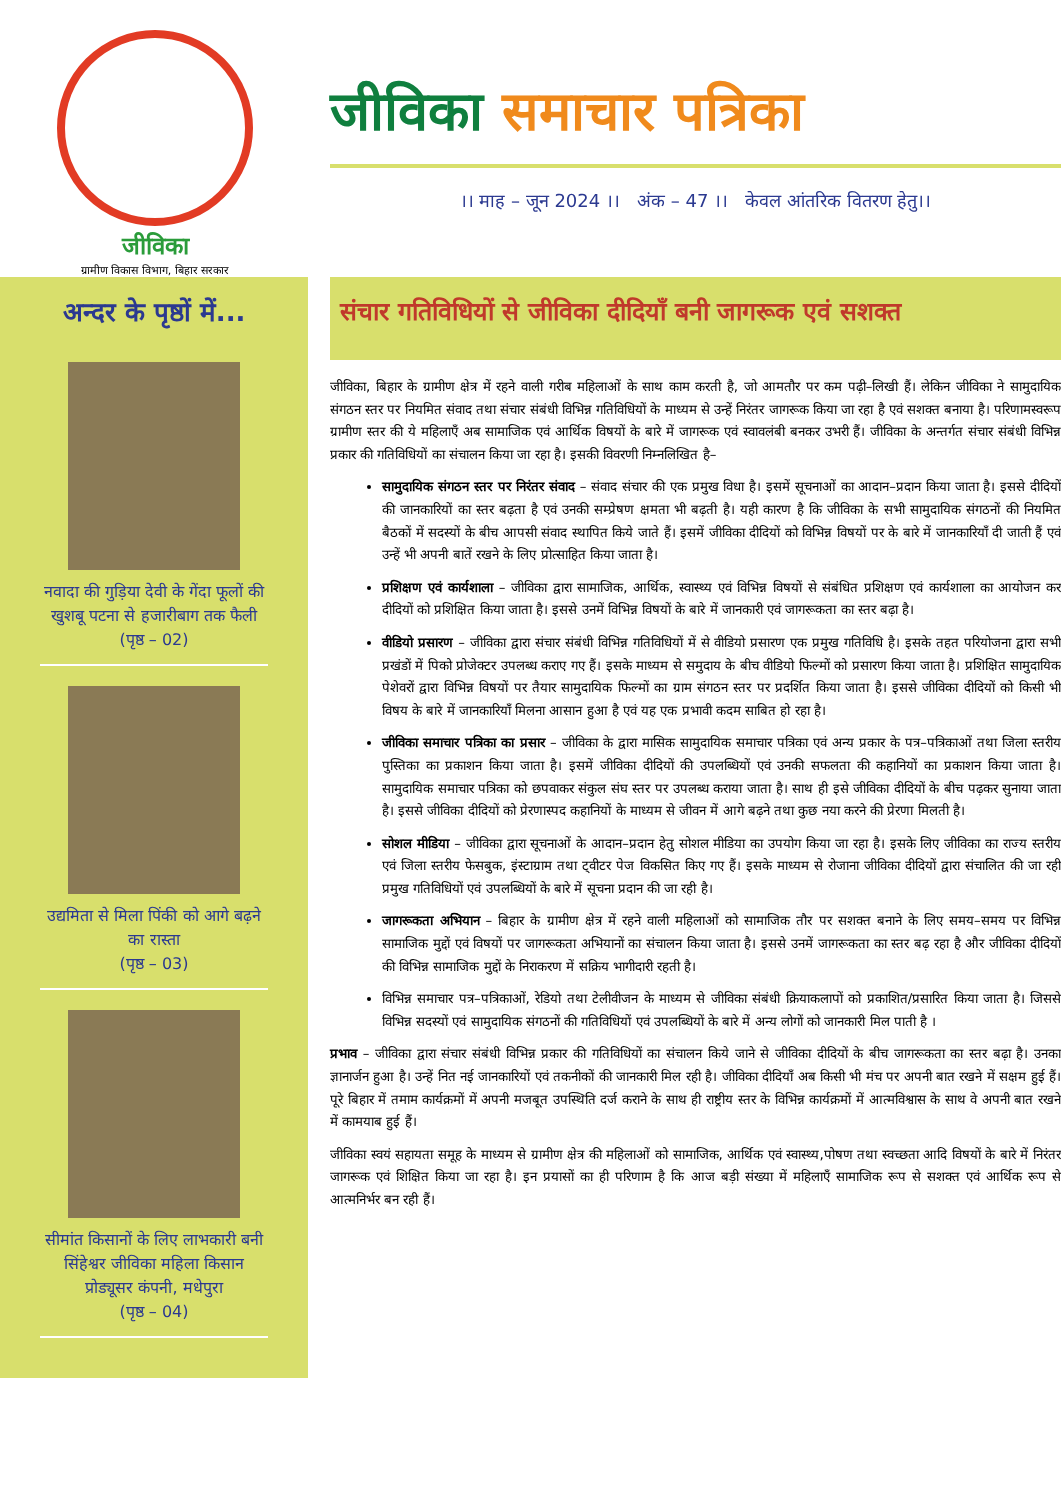जीविका
ग्रामीण विकास विभाग, बिहार सरकार
जीविका समाचार पत्रिका
।। माह – जून 2024 ।। अंक – 47 ।। केवल आंतरिक वितरण हेतु।।
अन्दर के पृष्ठों में...
नवादा की गुड़िया देवी के गेंदा फूलों की खुशबू पटना से हजारीबाग तक फैली
(पृष्ठ – 02)
उद्यमिता से मिला पिंकी को आगे बढ़ने का रास्ता
(पृष्ठ – 03)
सीमांत किसानों के लिए लाभकारी बनी सिंहेश्वर जीविका महिला किसान प्रोड्यूसर कंपनी, मधेपुरा
(पृष्ठ – 04)
संचार गतिविधियों से जीविका दीदियाँ बनी जागरूक एवं सशक्त
जीविका, बिहार के ग्रामीण क्षेत्र में रहने वाली गरीब महिलाओं के साथ काम करती है, जो आमतौर पर कम पढ़ी–लिखी हैं। लेकिन जीविका ने सामुदायिक संगठन स्तर पर नियमित संवाद तथा संचार संबंधी विभिन्न गतिविधियों के माध्यम से उन्हें निरंतर जागरूक किया जा रहा है एवं सशक्त बनाया है। परिणामस्वरूप ग्रामीण स्तर की ये महिलाएँ अब सामाजिक एवं आर्थिक विषयों के बारे में जागरूक एवं स्वावलंबी बनकर उभरी हैं। जीविका के अन्तर्गत संचार संबंधी विभिन्न प्रकार की गतिविधियों का संचालन किया जा रहा है। इसकी विवरणी निम्नलिखित है–
सामुदायिक संगठन स्तर पर निरंतर संवाद – संवाद संचार की एक प्रमुख विधा है। इसमें सूचनाओं का आदान–प्रदान किया जाता है। इससे दीदियों की जानकारियों का स्तर बढ़ता है एवं उनकी सम्प्रेषण क्षमता भी बढ़ती है। यही कारण है कि जीविका के सभी सामुदायिक संगठनों की नियमित बैठकों में सदस्यों के बीच आपसी संवाद स्थापित किये जाते हैं। इसमें जीविका दीदियों को विभिन्न विषयों पर के बारे में जानकारियाँ दी जाती हैं एवं उन्हें भी अपनी बातें रखने के लिए प्रोत्साहित किया जाता है।
प्रशिक्षण एवं कार्यशाला – जीविका द्वारा सामाजिक, आर्थिक, स्वास्थ्य एवं विभिन्न विषयों से संबंधित प्रशिक्षण एवं कार्यशाला का आयोजन कर दीदियों को प्रशिक्षित किया जाता है। इससे उनमें विभिन्न विषयों के बारे में जानकारी एवं जागरूकता का स्तर बढ़ा है।
वीडियो प्रसारण – जीविका द्वारा संचार संबंधी विभिन्न गतिविधियों में से वीडियो प्रसारण एक प्रमुख गतिविधि है। इसके तहत परियोजना द्वारा सभी प्रखंडों में पिको प्रोजेक्टर उपलब्ध कराए गए हैं। इसके माध्यम से समुदाय के बीच वीडियो फिल्मों को प्रसारण किया जाता है। प्रशिक्षित सामुदायिक पेशेवरों द्वारा विभिन्न विषयों पर तैयार सामुदायिक फिल्मों का ग्राम संगठन स्तर पर प्रदर्शित किया जाता है। इससे जीविका दीदियों को किसी भी विषय के बारे में जानकारियाँ मिलना आसान हुआ है एवं यह एक प्रभावी कदम साबित हो रहा है।
जीविका समाचार पत्रिका का प्रसार – जीविका के द्वारा मासिक सामुदायिक समाचार पत्रिका एवं अन्य प्रकार के पत्र–पत्रिकाओं तथा जिला स्तरीय पुस्तिका का प्रकाशन किया जाता है। इसमें जीविका दीदियों की उपलब्धियों एवं उनकी सफलता की कहानियों का प्रकाशन किया जाता है। सामुदायिक समाचार पत्रिका को छपवाकर संकुल संघ स्तर पर उपलब्ध कराया जाता है। साथ ही इसे जीविका दीदियों के बीच पढ़कर सुनाया जाता है। इससे जीविका दीदियों को प्रेरणास्पद कहानियों के माध्यम से जीवन में आगे बढ़ने तथा कुछ नया करने की प्रेरणा मिलती है।
सोशल मीडिया – जीविका द्वारा सूचनाओं के आदान–प्रदान हेतु सोशल मीडिया का उपयोग किया जा रहा है। इसके लिए जीविका का राज्य स्तरीय एवं जिला स्तरीय फेसबुक, इंस्टाग्राम तथा ट्वीटर पेज विकसित किए गए हैं। इसके माध्यम से रोजाना जीविका दीदियों द्वारा संचालित की जा रही प्रमुख गतिविधियों एवं उपलब्धियों के बारे में सूचना प्रदान की जा रही है।
जागरूकता अभियान – बिहार के ग्रामीण क्षेत्र में रहने वाली महिलाओं को सामाजिक तौर पर सशक्त बनाने के लिए समय–समय पर विभिन्न सामाजिक मुद्दों एवं विषयों पर जागरूकता अभियानों का संचालन किया जाता है। इससे उनमें जागरूकता का स्तर बढ़ रहा है और जीविका दीदियों की विभिन्न सामाजिक मुद्दों के निराकरण में सक्रिय भागीदारी रहती है।
विभिन्न समाचार पत्र–पत्रिकाओं, रेडियो तथा टेलीवीजन के माध्यम से जीविका संबंधी क्रियाकलापों को प्रकाशित/प्रसारित किया जाता है। जिससे विभिन्न सदस्यों एवं सामुदायिक संगठनों की गतिविधियों एवं उपलब्धियों के बारे में अन्य लोगों को जानकारी मिल पाती है ।
प्रभाव – जीविका द्वारा संचार संबंधी विभिन्न प्रकार की गतिविधियों का संचालन किये जाने से जीविका दीदियों के बीच जागरूकता का स्तर बढ़ा है। उनका ज्ञानार्जन हुआ है। उन्हें नित नई जानकारियों एवं तकनीकों की जानकारी मिल रही है। जीविका दीदियाँ अब किसी भी मंच पर अपनी बात रखने में सक्षम हुई हैं। पूरे बिहार में तमाम कार्यक्रमों में अपनी मजबूत उपस्थिति दर्ज कराने के साथ ही राष्ट्रीय स्तर के विभिन्न कार्यक्रमों में आत्मविश्वास के साथ वे अपनी बात रखने में कामयाब हुई हैं।
जीविका स्वयं सहायता समूह के माध्यम से ग्रामीण क्षेत्र की महिलाओं को सामाजिक, आर्थिक एवं स्वास्थ्य,पोषण तथा स्वच्छता आदि विषयों के बारे में निरंतर जागरूक एवं शिक्षित किया जा रहा है। इन प्रयासों का ही परिणाम है कि आज बड़ी संख्या में महिलाएँ सामाजिक रूप से सशक्त एवं आर्थिक रूप से आत्मनिर्भर बन रही हैं।